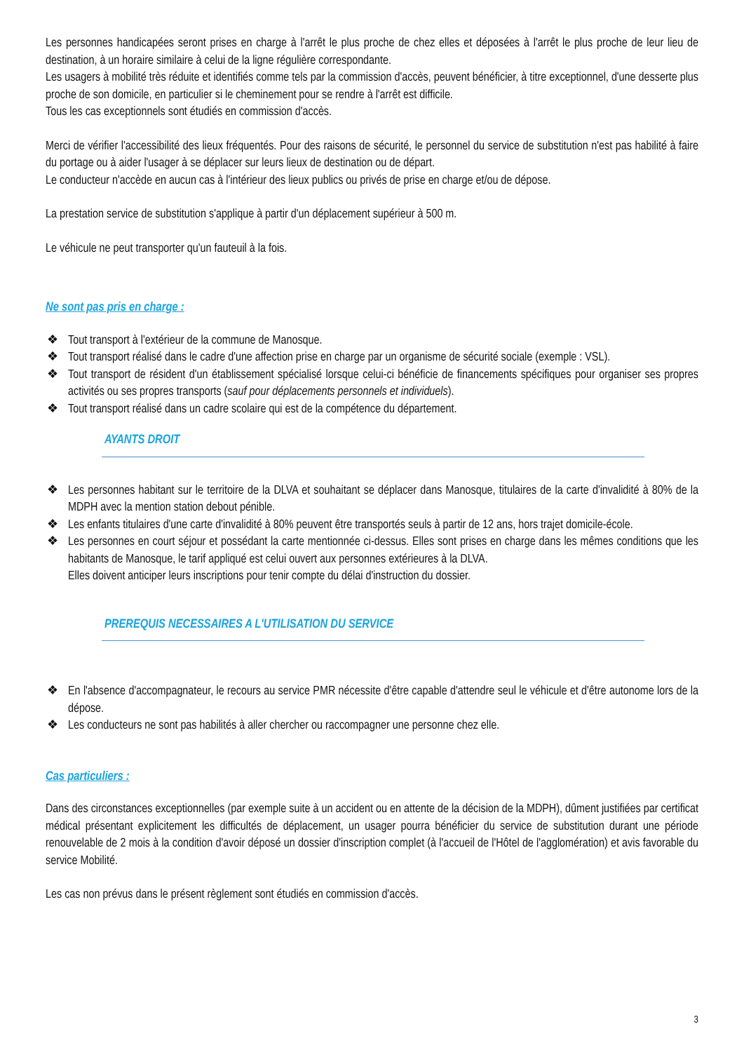Les personnes handicapées seront prises en charge à l'arrêt le plus proche de chez elles et déposées à l'arrêt le plus proche de leur lieu de destination, à un horaire similaire à celui de la ligne régulière correspondante.
Les usagers à mobilité très réduite et identifiés comme tels par la commission d'accès, peuvent bénéficier, à titre exceptionnel, d'une desserte plus proche de son domicile, en particulier si le cheminement pour se rendre à l'arrêt est difficile.
Tous les cas exceptionnels sont étudiés en commission d'accès.
Merci de vérifier l'accessibilité des lieux fréquentés. Pour des raisons de sécurité, le personnel du service de substitution n'est pas habilité à faire du portage ou à aider l'usager à se déplacer sur leurs lieux de destination ou de départ.
Le conducteur n'accède en aucun cas à l'intérieur des lieux publics ou privés de prise en charge et/ou de dépose.
La prestation service de substitution s'applique à partir d'un déplacement supérieur à 500 m.
Le véhicule ne peut transporter qu'un fauteuil à la fois.
Ne sont pas pris en charge :
❖ Tout transport à l'extérieur de la commune de Manosque.
❖ Tout transport réalisé dans le cadre d'une affection prise en charge par un organisme de sécurité sociale (exemple : VSL).
❖ Tout transport de résident d'un établissement spécialisé lorsque celui-ci bénéficie de financements spécifiques pour organiser ses propres activités ou ses propres transports (sauf pour déplacements personnels et individuels).
❖ Tout transport réalisé dans un cadre scolaire qui est de la compétence du département.
AYANTS DROIT
❖ Les personnes habitant sur le territoire de la DLVA et souhaitant se déplacer dans Manosque, titulaires de la carte d'invalidité à 80% de la MDPH avec la mention station debout pénible.
❖ Les enfants titulaires d'une carte d'invalidité à 80% peuvent être transportés seuls à partir de 12 ans, hors trajet domicile-école.
❖ Les personnes en court séjour et possédant la carte mentionnée ci-dessus. Elles sont prises en charge dans les mêmes conditions que les habitants de Manosque, le tarif appliqué est celui ouvert aux personnes extérieures à la DLVA.
Elles doivent anticiper leurs inscriptions pour tenir compte du délai d'instruction du dossier.
PREREQUIS NECESSAIRES A L'UTILISATION DU SERVICE
❖ En l'absence d'accompagnateur, le recours au service PMR nécessite d'être capable d'attendre seul le véhicule et d'être autonome lors de la dépose.
❖ Les conducteurs ne sont pas habilités à aller chercher ou raccompagner une personne chez elle.
Cas particuliers :
Dans des circonstances exceptionnelles (par exemple suite à un accident ou en attente de la décision de la MDPH), dûment justifiées par certificat médical présentant explicitement les difficultés de déplacement, un usager pourra bénéficier du service de substitution durant une période renouvelable de 2 mois à la condition d'avoir déposé un dossier d'inscription complet (à l'accueil de l'Hôtel de l'agglomération) et avis favorable du service Mobilité.
Les cas non prévus dans le présent règlement sont étudiés en commission d'accès.
3